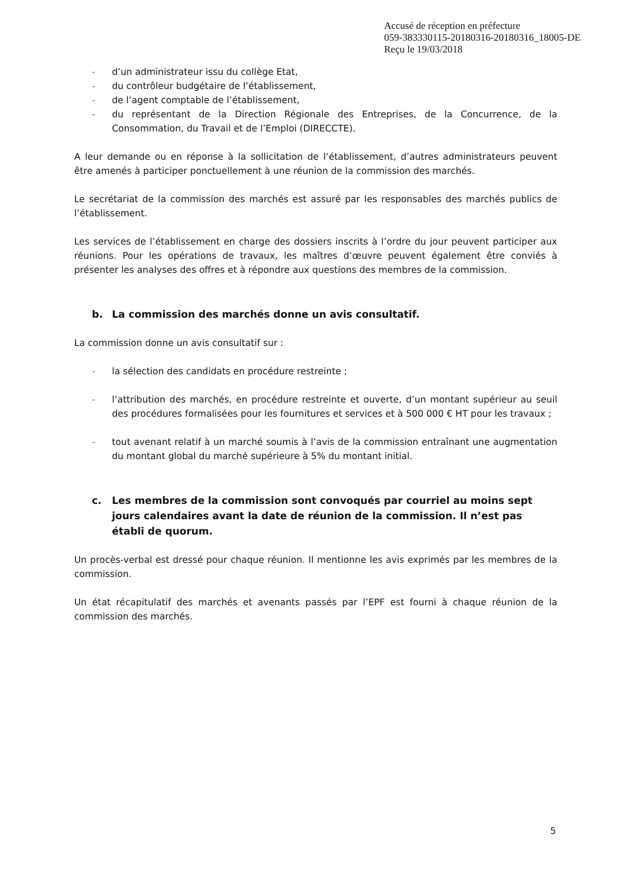Accusé de réception en préfecture
059-383330115-20180316-20180316_18005-DE
Reçu le 19/03/2018
- d’un administrateur issu du collège Etat,
- du contrôleur budgétaire de l’établissement,
- de l’agent comptable de l’établissement,
- du représentant de la Direction Régionale des Entreprises, de la Concurrence, de la Consommation, du Travail et de l’Emploi (DIRECCTE).
A leur demande ou en réponse à la sollicitation de l’établissement, d’autres administrateurs peuvent être amenés à participer ponctuellement à une réunion de la commission des marchés.
Le secrétariat de la commission des marchés est assuré par les responsables des marchés publics de l’établissement.
Les services de l’établissement en charge des dossiers inscrits à l’ordre du jour peuvent participer aux réunions. Pour les opérations de travaux, les maîtres d’œuvre peuvent également être conviés à présenter les analyses des offres et à répondre aux questions des membres de la commission.
b. La commission des marchés donne un avis consultatif.
La commission donne un avis consultatif sur :
- la sélection des candidats en procédure restreinte ;
- l’attribution des marchés, en procédure restreinte et ouverte, d’un montant supérieur au seuil des procédures formalisées pour les fournitures et services et à 500 000 € HT pour les travaux ;
- tout avenant relatif à un marché soumis à l’avis de la commission entraînant une augmentation du montant global du marché supérieure à 5% du montant initial.
c. Les membres de la commission sont convoqués par courriel au moins sept jours calendaires avant la date de réunion de la commission. Il n’est pas établi de quorum.
Un procès-verbal est dressé pour chaque réunion. Il mentionne les avis exprimés par les membres de la commission.
Un état récapitulatif des marchés et avenants passés par l’EPF est fourni à chaque réunion de la commission des marchés.
5